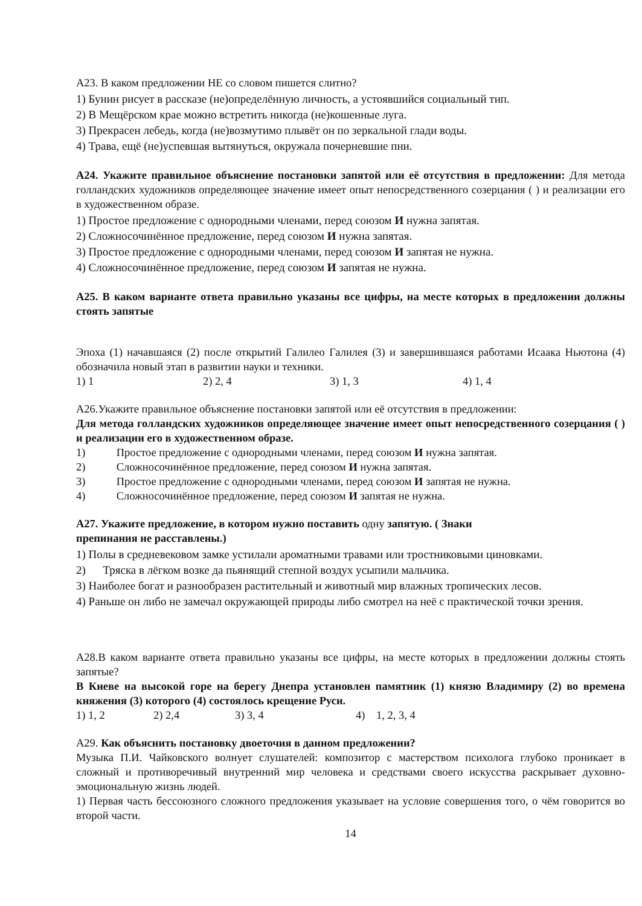A23. В каком предложении НЕ со словом пишется слитно?
1) Бунин рисует в рассказе (не)определённую личность, а устоявшийся социальный тип.
2) В Мещёрском крае можно встретить никогда (не)кошенные луга.
3) Прекрасен лебедь, когда (не)возмутимо плывёт он по зеркальной глади воды.
4) Трава, ещё (не)успевшая вытянуться, окружала почерневшие пни.
A24. Укажите правильное объяснение постановки запятой или её отсутствия в предложении: Для метода голландских художников определяющее значение имеет опыт непосредственного созерцания ( ) и реализации его в художественном образе.
1) Простое предложение с однородными членами, перед союзом И нужна запятая.
2) Сложносочинённое предложение, перед союзом И нужна запятая.
3) Простое предложение с однородными членами, перед союзом И запятая не нужна.
4) Сложносочинённое предложение, перед союзом И запятая не нужна.
A25. В каком варианте ответа правильно указаны все цифры, на месте которых в предложении должны стоять запятые
Эпоха (1) начавшаяся (2) после открытий Галилео Галилея (3) и завершившаяся работами Исаака Ньютона (4) обозначила новый этап в развитии науки и техники.
1) 1 2) 2, 4 3) 1, 3 4) 1, 4
A26.Укажите правильное объяснение постановки запятой или её отсутствия в предложении:
Для метода голландских художников определяющее значение имеет опыт непосредственного созерцания ( ) и реализации его в художественном образе.
1) Простое предложение с однородными членами, перед союзом И нужна запятая.
2) Сложносочинённое предложение, перед союзом И нужна запятая.
3) Простое предложение с однородными членами, перед союзом И запятая не нужна.
4) Сложносочинённое предложение, перед союзом И запятая не нужна.
A27. Укажите предложение, в котором нужно поставить одну запятую. ( Знаки
препинания не расставлены.)
1) Полы в средневековом замке устилали ароматными травами или тростниковыми циновками.
2) Тряска в лёгком возке да пьянящий степной воздух усыпили мальчика.
3) Наиболее богат и разнообразен растительный и животный мир влажных тропических лесов.
4) Раньше он либо не замечал окружающей природы либо смотрел на неё с практической точки зрения.
A28.В каком варианте ответа правильно указаны все цифры, на месте которых в предложении должны стоять запятые?
В Киеве на высокой горе на берегу Днепра установлен памятник (1) князю Владимиру (2) во времена княжения (3) которого (4) состоялось крещение Руси.
1) 1, 2 2) 2,4 3) 3, 4 4) 1, 2, 3, 4
A29. Как объяснить постановку двоеточия в данном предложении?
Музыка П.И. Чайковского волнует слушателей: композитор с мастерством психолога глубоко проникает в сложный и противоречивый внутренний мир человека и средствами своего искусства раскрывает духовно-эмоциональную жизнь людей.
1) Первая часть бессоюзного сложного предложения указывает на условие совершения того, о чём говорится во второй части.
14